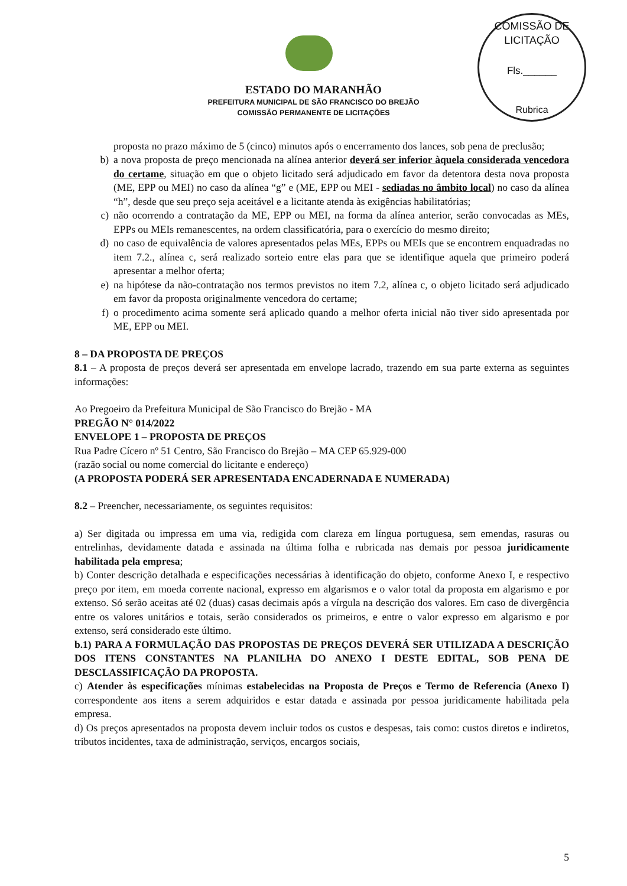COMISSÃO DE LICITAÇÃO
Fls.______
Rubrica
ESTADO DO MARANHÃO
PREFEITURA MUNICIPAL DE SÃO FRANCISCO DO BREJÃO
COMISSÃO PERMANENTE DE LICITAÇÕES
proposta no prazo máximo de 5 (cinco) minutos após o encerramento dos lances, sob pena de preclusão;
b) a nova proposta de preço mencionada na alínea anterior deverá ser inferior àquela considerada vencedora do certame, situação em que o objeto licitado será adjudicado em favor da detentora desta nova proposta (ME, EPP ou MEI) no caso da alínea “g” e (ME, EPP ou MEI - sediadas no âmbito local) no caso da alínea “h”, desde que seu preço seja aceitável e a licitante atenda às exigências habilitatórias;
c) não ocorrendo a contratação da ME, EPP ou MEI, na forma da alínea anterior, serão convocadas as MEs, EPPs ou MEIs remanescentes, na ordem classificatória, para o exercício do mesmo direito;
d) no caso de equivalência de valores apresentados pelas MEs, EPPs ou MEIs que se encontrem enquadradas no item 7.2., alínea c, será realizado sorteio entre elas para que se identifique aquela que primeiro poderá apresentar a melhor oferta;
e) na hipótese da não-contratação nos termos previstos no item 7.2, alínea c, o objeto licitado será adjudicado em favor da proposta originalmente vencedora do certame;
f) o procedimento acima somente será aplicado quando a melhor oferta inicial não tiver sido apresentada por ME, EPP ou MEI.
8 – DA PROPOSTA DE PREÇOS
8.1 – A proposta de preços deverá ser apresentada em envelope lacrado, trazendo em sua parte externa as seguintes informações:
Ao Pregoeiro da Prefeitura Municipal de São Francisco do Brejão - MA
PREGÃO N° 014/2022
ENVELOPE 1 – PROPOSTA DE PREÇOS
Rua Padre Cícero nº 51 Centro, São Francisco do Brejão – MA CEP 65.929-000
(razão social ou nome comercial do licitante e endereço)
(A PROPOSTA PODERÁ SER APRESENTADA ENCADERNADA E NUMERADA)
8.2 – Preencher, necessariamente, os seguintes requisitos:
a) Ser digitada ou impressa em uma via, redigida com clareza em língua portuguesa, sem emendas, rasuras ou entrelinhas, devidamente datada e assinada na última folha e rubricada nas demais por pessoa juridicamente habilitada pela empresa;
b) Conter descrição detalhada e especificações necessárias à identificação do objeto, conforme Anexo I, e respectivo preço por item, em moeda corrente nacional, expresso em algarismos e o valor total da proposta em algarismo e por extenso. Só serão aceitas até 02 (duas) casas decimais após a vírgula na descrição dos valores. Em caso de divergência entre os valores unitários e totais, serão considerados os primeiros, e entre o valor expresso em algarismo e por extenso, será considerado este último.
b.1) PARA A FORMULAÇÃO DAS PROPOSTAS DE PREÇOS DEVERÁ SER UTILIZADA A DESCRIÇÃO DOS ITENS CONSTANTES NA PLANILHA DO ANEXO I DESTE EDITAL, SOB PENA DE DESCLASSIFICAÇÃO DA PROPOSTA.
c) Atender às especificações mínimas estabelecidas na Proposta de Preços e Termo de Referencia (Anexo I) correspondente aos itens a serem adquiridos e estar datada e assinada por pessoa juridicamente habilitada pela empresa.
d) Os preços apresentados na proposta devem incluir todos os custos e despesas, tais como: custos diretos e indiretos, tributos incidentes, taxa de administração, serviços, encargos sociais,
5